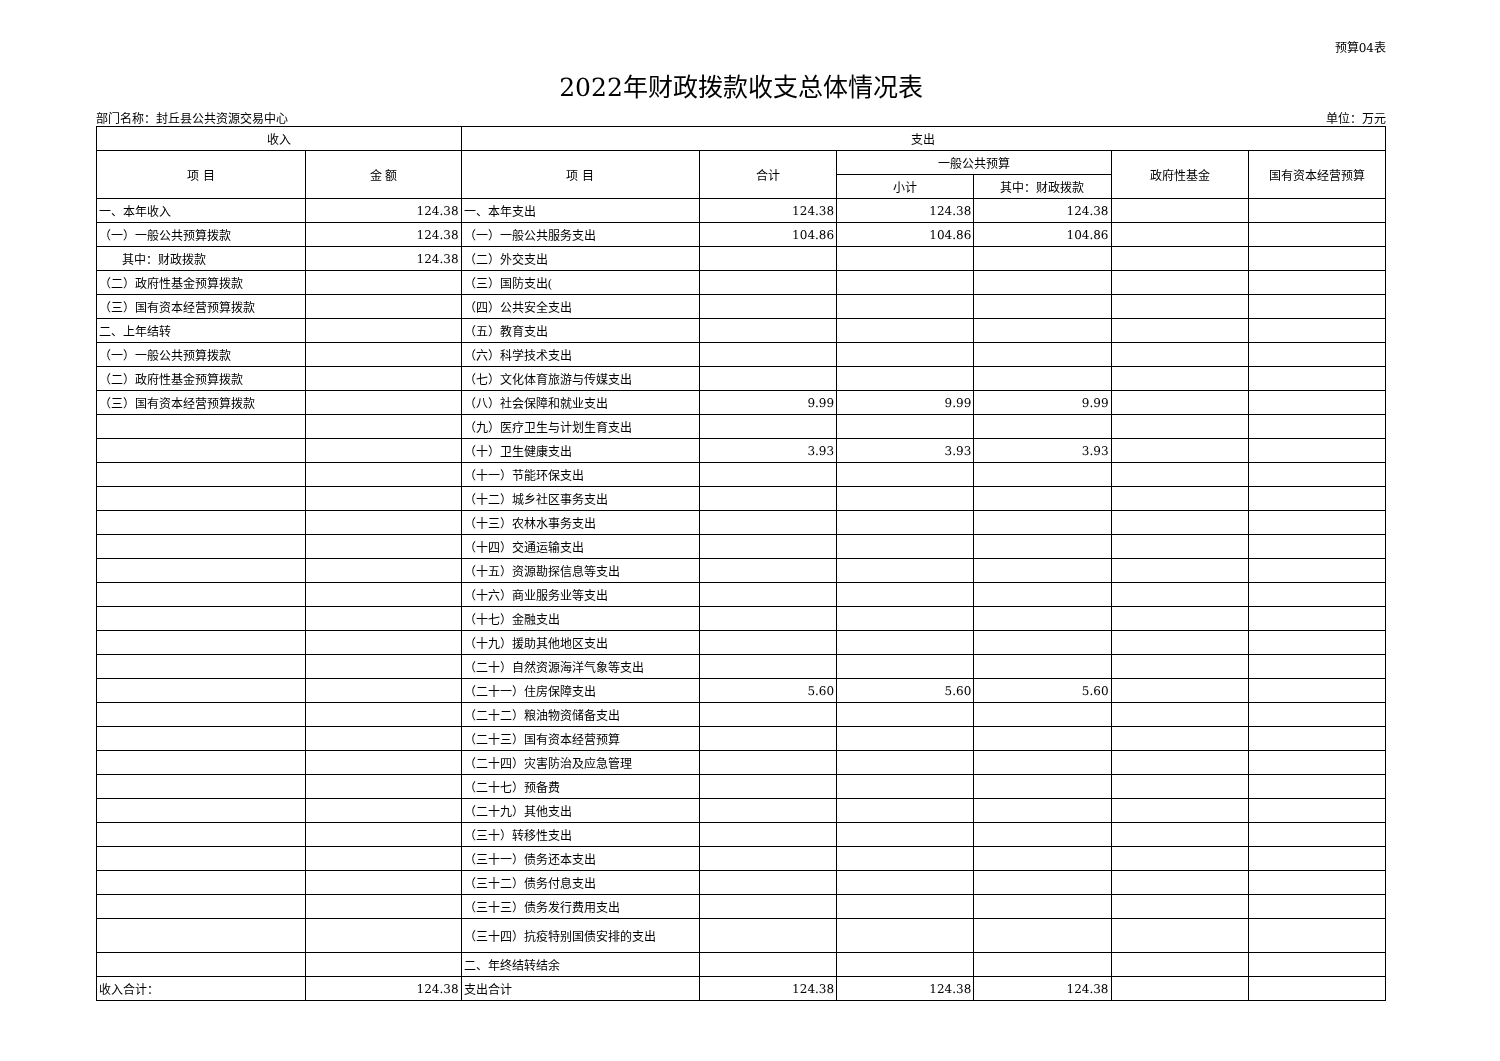预算04表
2022年财政拨款收支总体情况表
部门名称：封丘县公共资源交易中心 单位：万元
| 收入 | | 支出 | | | | | |
| --- | --- | --- | --- | --- | --- | --- | --- |
| 项 目 | 金 额 | 项 目 | 合计 | 一般公共预算 | | 政府性基金 | 国有资本经营预算 |
| | | | | 小计 | 其中：财政拨款 | | |
| 一、本年收入 | 124.38 | 一、本年支出 | 124.38 | 124.38 | 124.38 | | |
| （一）一般公共预算拨款 | 124.38 | （一）一般公共服务支出 | 104.86 | 104.86 | 104.86 | | |
| 其中：财政拨款 | 124.38 | （二）外交支出 | | | | | |
| （二）政府性基金预算拨款 | | （三）国防支出( | | | | | |
| （三）国有资本经营预算拨款 | | （四）公共安全支出 | | | | | |
| 二、上年结转 | | （五）教育支出 | | | | | |
| （一）一般公共预算拨款 | | （六）科学技术支出 | | | | | |
| （二）政府性基金预算拨款 | | （七）文化体育旅游与传媒支出 | | | | | |
| （三）国有资本经营预算拨款 | | （八）社会保障和就业支出 | 9.99 | 9.99 | 9.99 | | |
| | | （九）医疗卫生与计划生育支出 | | | | | |
| | | （十）卫生健康支出 | 3.93 | 3.93 | 3.93 | | |
| | | （十一）节能环保支出 | | | | | |
| | | （十二）城乡社区事务支出 | | | | | |
| | | （十三）农林水事务支出 | | | | | |
| | | （十四）交通运输支出 | | | | | |
| | | （十五）资源勘探信息等支出 | | | | | |
| | | （十六）商业服务业等支出 | | | | | |
| | | （十七）金融支出 | | | | | |
| | | （十九）援助其他地区支出 | | | | | |
| | | （二十）自然资源海洋气象等支出 | | | | | |
| | | （二十一）住房保障支出 | 5.60 | 5.60 | 5.60 | | |
| | | （二十二）粮油物资储备支出 | | | | | |
| | | （二十三）国有资本经营预算 | | | | | |
| | | （二十四）灾害防治及应急管理 | | | | | |
| | | （二十七）预备费 | | | | | |
| | | （二十九）其他支出 | | | | | |
| | | （三十）转移性支出 | | | | | |
| | | （三十一）债务还本支出 | | | | | |
| | | （三十二）债务付息支出 | | | | | |
| | | （三十三）债务发行费用支出 | | | | | |
| | | （三十四）抗疫特别国债安排的支出 | | | | | |
| | | 二、年终结转结余 | | | | | |
| 收入合计： | 124.38 | 支出合计 | 124.38 | 124.38 | 124.38 | | |